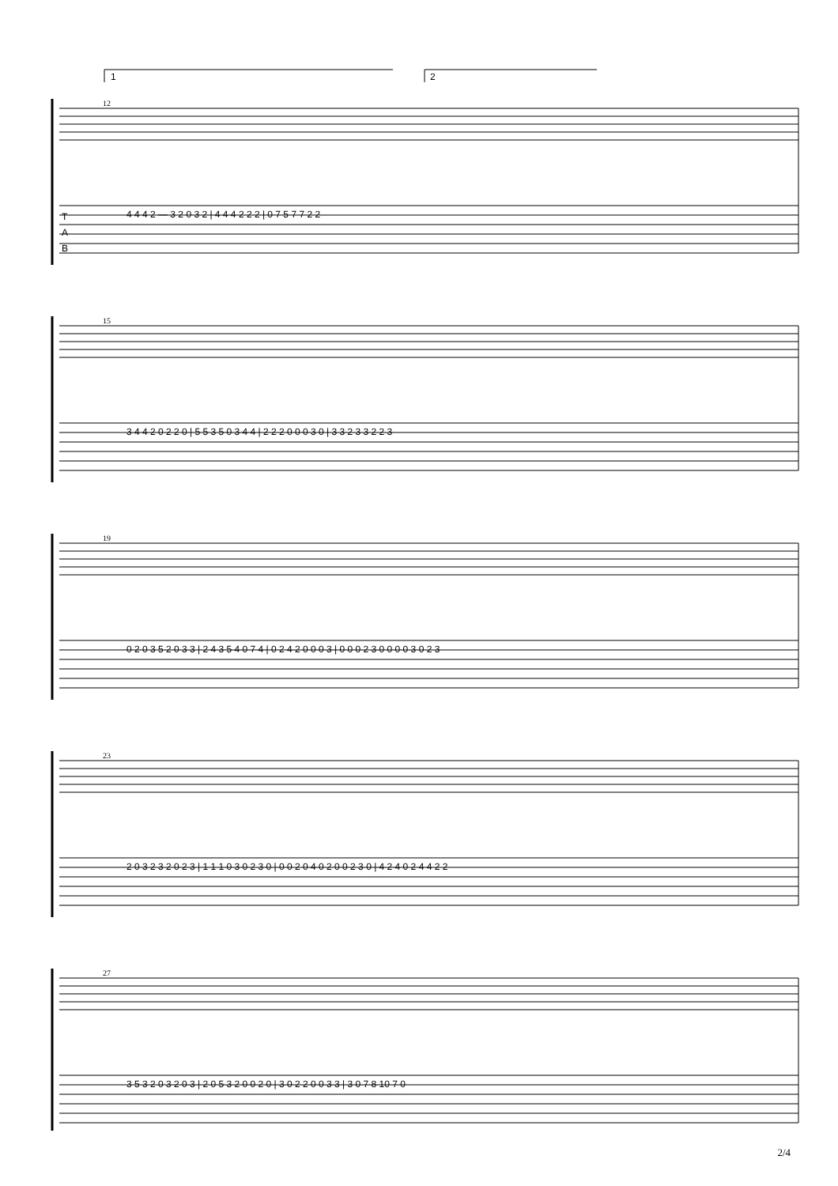1
2
T
A
B
12
15
19
23
27
4 4 4 2 — 3 2 0 3 2 | 4 4 4 2 2 2 | 0 7 5 7 7 2 2
3 4 4 2 0 2 2 0 | 5 5 3 5 0 3 4 4 | 2 2 2 0 0 0 3 0 | 3 3 2 3 3 2 2 3
0 2 0 3 5 2 0 3 3 | 2 4 3 5 4 0 7 4 | 0 2 4 2 0 0 0 3 | 0 0 0 2 3 0 0 0 0 3 0 2 3
2 0 3 2 3 2 0 2 3 | 1 1 1 0 3 0 2 3 0 | 0 0 2 0 4 0 2 0 0 2 3 0 | 4 2 4 0 2 4 4 2 2
3 5 3 2 0 3 2 0 3 | 2 0 5 3 2 0 0 2 0 | 3 0 2 2 0 0 3 3 | 3 0 7 8 10 7 0
2/4